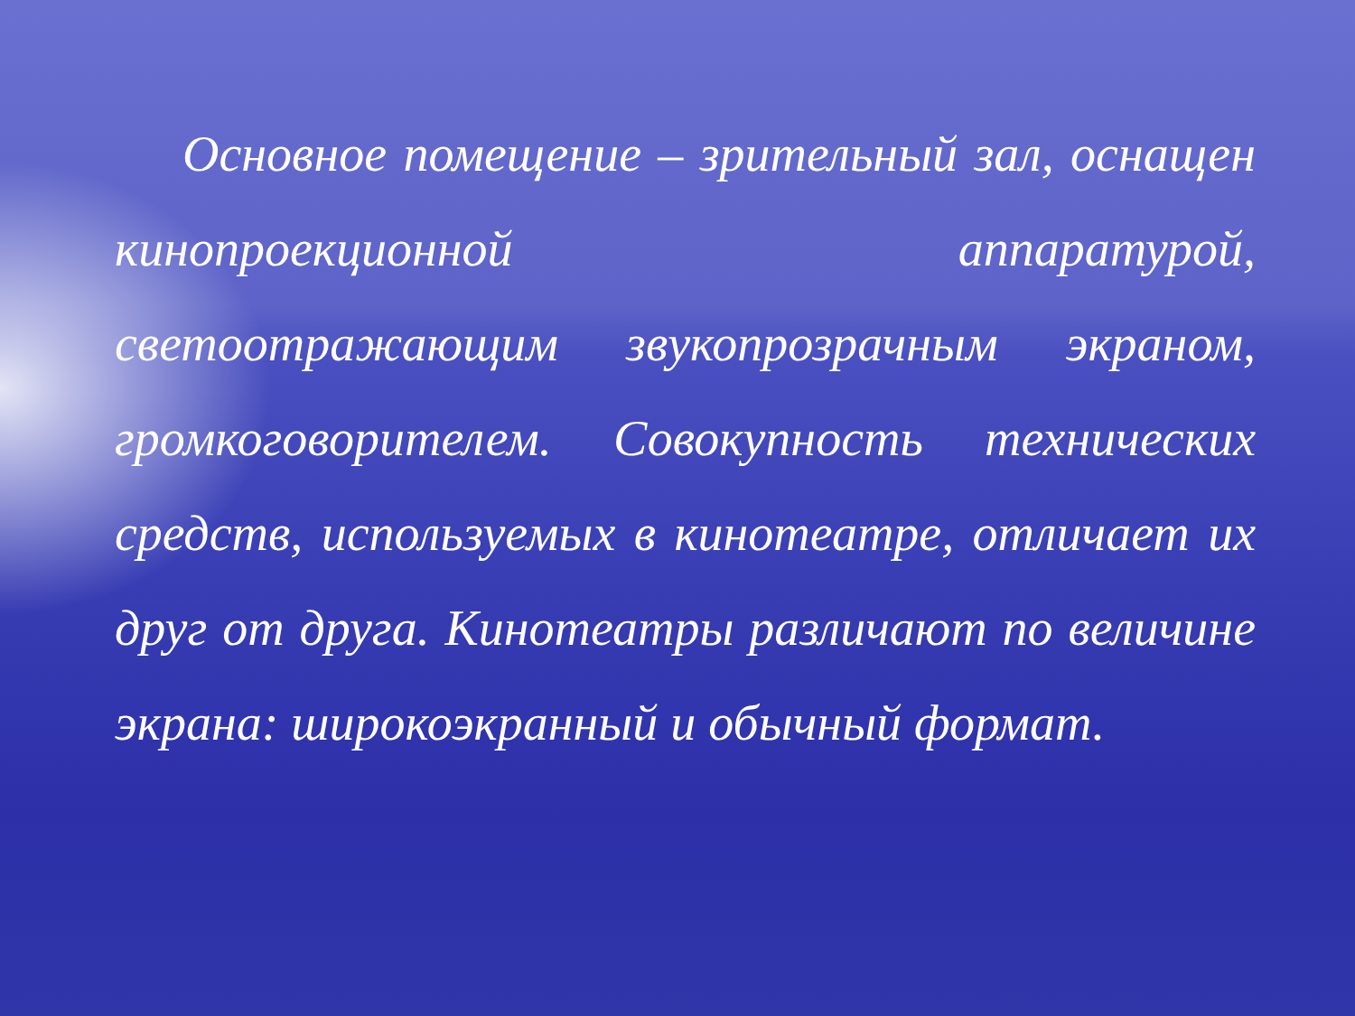Основное помещение – зрительный зал, оснащен кинопроекционной аппаратурой, светоотражающим звукопрозрачным экраном, громкоговорителем. Совокупность технических средств, используемых в кинотеатре, отличает их друг от друга. Кинотеатры различают по величине экрана: широкоэкранный и обычный формат.